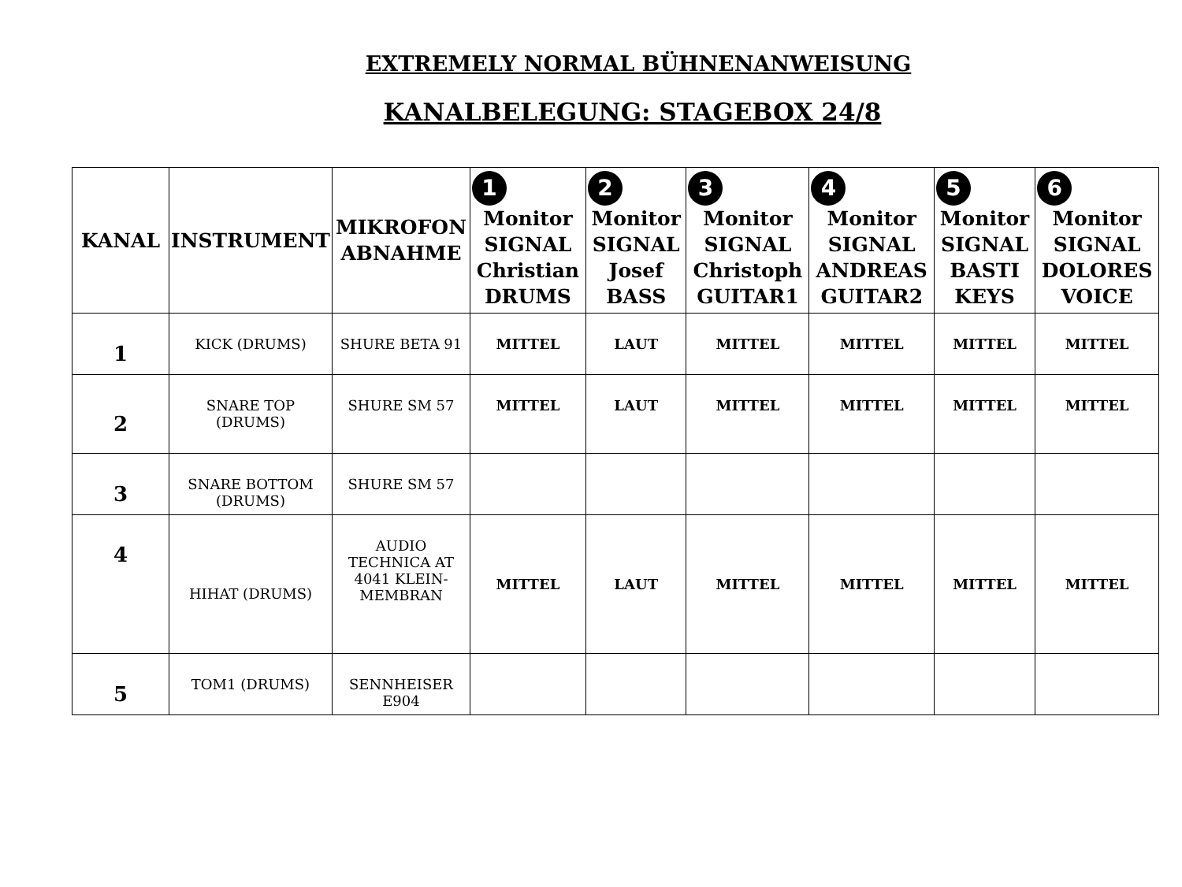EXTREMELY NORMAL BÜHNENANWEISUNG
KANALBELEGUNG: STAGEBOX 24/8
| KANAL | INSTRUMENT | MIKROFON ABNAHME | 1 Monitor SIGNAL Christian DRUMS | 2 Monitor SIGNAL Josef BASS | 3 Monitor SIGNAL Christoph GUITAR1 | 4 Monitor SIGNAL ANDREAS GUITAR2 | 5 Monitor SIGNAL BASTI KEYS | 6 Monitor SIGNAL DOLORES VOICE |
| --- | --- | --- | --- | --- | --- | --- | --- | --- |
| 1 | KICK (DRUMS) | SHURE BETA 91 | MITTEL | LAUT | MITTEL | MITTEL | MITTEL | MITTEL |
| 2 | SNARE TOP (DRUMS) | SHURE SM 57 | MITTEL | LAUT | MITTEL | MITTEL | MITTEL | MITTEL |
| 3 | SNARE BOTTOM (DRUMS) | SHURE SM 57 | | | | | | |
| 4 | HIHAT (DRUMS) | AUDIO TECHNICA AT 4041 KLEIN-MEMBRAN | MITTEL | LAUT | MITTEL | MITTEL | MITTEL | MITTEL |
| 5 | TOM1 (DRUMS) | SENNHEISER E904 | | | | | | |